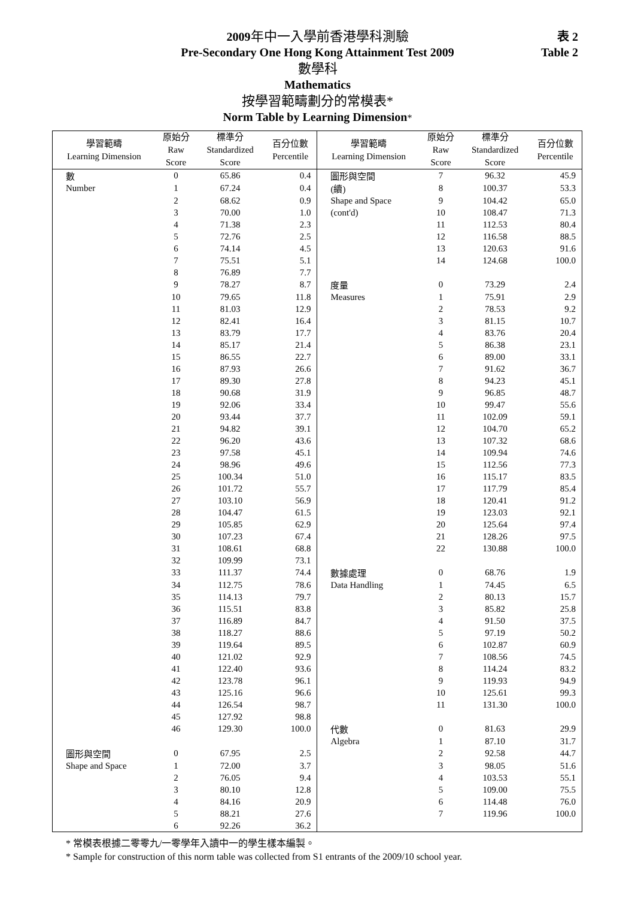表 2
Table 2
2009年中一入學前香港學科測驗
Pre-Secondary One Hong Kong Attainment Test 2009
數學科
Mathematics
按學習範疇劃分的常模表*
Norm Table by Learning Dimension*
| 學習範疇 Learning Dimension | 原始分 Raw Score | 標準分 Standardized Score | 百分位數 Percentile | 學習範疇 Learning Dimension | 原始分 Raw Score | 標準分 Standardized Score | 百分位數 Percentile |
| --- | --- | --- | --- | --- | --- | --- | --- |
| 數 | 0 | 65.86 | 0.4 | 圖形與空間 | 7 | 96.32 | 45.9 |
| Number | 1 | 67.24 | 0.4 | (續) | 8 | 100.37 | 53.3 |
| | 2 | 68.62 | 0.9 | Shape and Space | 9 | 104.42 | 65.0 |
| | 3 | 70.00 | 1.0 | (cont'd) | 10 | 108.47 | 71.3 |
| | 4 | 71.38 | 2.3 | | 11 | 112.53 | 80.4 |
| | 5 | 72.76 | 2.5 | | 12 | 116.58 | 88.5 |
| | 6 | 74.14 | 4.5 | | 13 | 120.63 | 91.6 |
| | 7 | 75.51 | 5.1 | | 14 | 124.68 | 100.0 |
| | 8 | 76.89 | 7.7 | | | | |
| | 9 | 78.27 | 8.7 | 度量 | 0 | 73.29 | 2.4 |
| | 10 | 79.65 | 11.8 | Measures | 1 | 75.91 | 2.9 |
| | 11 | 81.03 | 12.9 | | 2 | 78.53 | 9.2 |
| | 12 | 82.41 | 16.4 | | 3 | 81.15 | 10.7 |
| | 13 | 83.79 | 17.7 | | 4 | 83.76 | 20.4 |
| | 14 | 85.17 | 21.4 | | 5 | 86.38 | 23.1 |
| | 15 | 86.55 | 22.7 | | 6 | 89.00 | 33.1 |
| | 16 | 87.93 | 26.6 | | 7 | 91.62 | 36.7 |
| | 17 | 89.30 | 27.8 | | 8 | 94.23 | 45.1 |
| | 18 | 90.68 | 31.9 | | 9 | 96.85 | 48.7 |
| | 19 | 92.06 | 33.4 | | 10 | 99.47 | 55.6 |
| | 20 | 93.44 | 37.7 | | 11 | 102.09 | 59.1 |
| | 21 | 94.82 | 39.1 | | 12 | 104.70 | 65.2 |
| | 22 | 96.20 | 43.6 | | 13 | 107.32 | 68.6 |
| | 23 | 97.58 | 45.1 | | 14 | 109.94 | 74.6 |
| | 24 | 98.96 | 49.6 | | 15 | 112.56 | 77.3 |
| | 25 | 100.34 | 51.0 | | 16 | 115.17 | 83.5 |
| | 26 | 101.72 | 55.7 | | 17 | 117.79 | 85.4 |
| | 27 | 103.10 | 56.9 | | 18 | 120.41 | 91.2 |
| | 28 | 104.47 | 61.5 | | 19 | 123.03 | 92.1 |
| | 29 | 105.85 | 62.9 | | 20 | 125.64 | 97.4 |
| | 30 | 107.23 | 67.4 | | 21 | 128.26 | 97.5 |
| | 31 | 108.61 | 68.8 | | 22 | 130.88 | 100.0 |
| | 32 | 109.99 | 73.1 | | | | |
| | 33 | 111.37 | 74.4 | 數據處理 | 0 | 68.76 | 1.9 |
| | 34 | 112.75 | 78.6 | Data Handling | 1 | 74.45 | 6.5 |
| | 35 | 114.13 | 79.7 | | 2 | 80.13 | 15.7 |
| | 36 | 115.51 | 83.8 | | 3 | 85.82 | 25.8 |
| | 37 | 116.89 | 84.7 | | 4 | 91.50 | 37.5 |
| | 38 | 118.27 | 88.6 | | 5 | 97.19 | 50.2 |
| | 39 | 119.64 | 89.5 | | 6 | 102.87 | 60.9 |
| | 40 | 121.02 | 92.9 | | 7 | 108.56 | 74.5 |
| | 41 | 122.40 | 93.6 | | 8 | 114.24 | 83.2 |
| | 42 | 123.78 | 96.1 | | 9 | 119.93 | 94.9 |
| | 43 | 125.16 | 96.6 | | 10 | 125.61 | 99.3 |
| | 44 | 126.54 | 98.7 | | 11 | 131.30 | 100.0 |
| | 45 | 127.92 | 98.8 | | | | |
| | 46 | 129.30 | 100.0 | 代數 | 0 | 81.63 | 29.9 |
| | | | | Algebra | 1 | 87.10 | 31.7 |
| 圖形與空間 | 0 | 67.95 | 2.5 | | 2 | 92.58 | 44.7 |
| Shape and Space | 1 | 72.00 | 3.7 | | 3 | 98.05 | 51.6 |
| | 2 | 76.05 | 9.4 | | 4 | 103.53 | 55.1 |
| | 3 | 80.10 | 12.8 | | 5 | 109.00 | 75.5 |
| | 4 | 84.16 | 20.9 | | 6 | 114.48 | 76.0 |
| | 5 | 88.21 | 27.6 | | 7 | 119.96 | 100.0 |
| | 6 | 92.26 | 36.2 | | | | |
* 常模表根據二零零九/一零學年入讀中一的學生樣本編製。
* Sample for construction of this norm table was collected from S1 entrants of the 2009/10 school year.